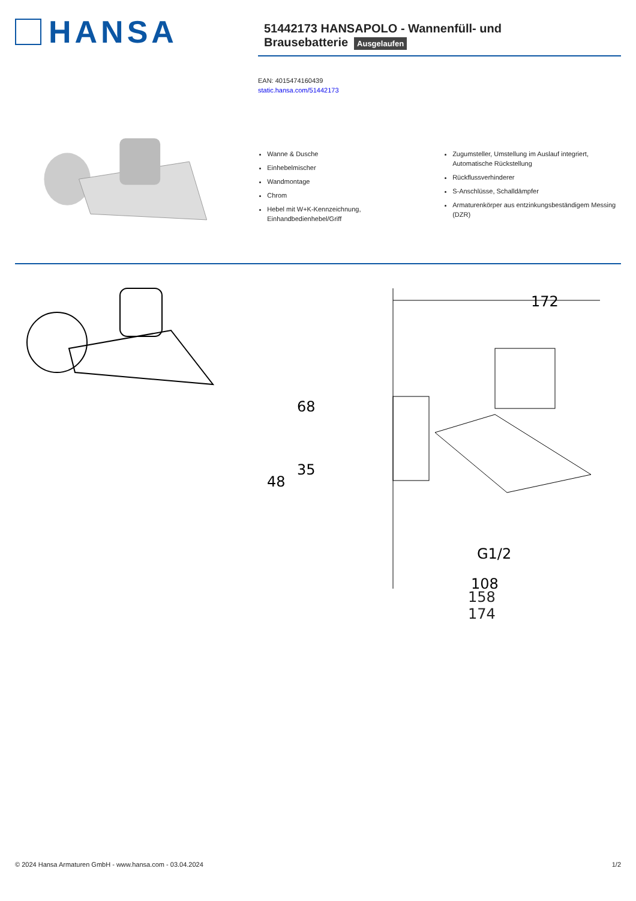HANSA
51442173 HANSAPOLO - Wannenfüll- und Brausebatterie
Ausgelaufen
EAN: 4015474160439
static.hansa.com/51442173
Wanne & Dusche
Einhebelmischer
Wandmontage
Chrom
Hebel mit W+K-Kennzeichnung, Einhandbedienhebel/Griff
Zugumsteller, Umstellung im Auslauf integriert, Automatische Rückstellung
Rückflussverhinderer
S-Anschlüsse, Schalldämpfer
Armaturenkörper aus entzinkungsbeständigem Messing (DZR)
172
68
35
48
G1/2
108
158
174
© 2024 Hansa Armaturen GmbH - www.hansa.com - 03.04.2024 1/2